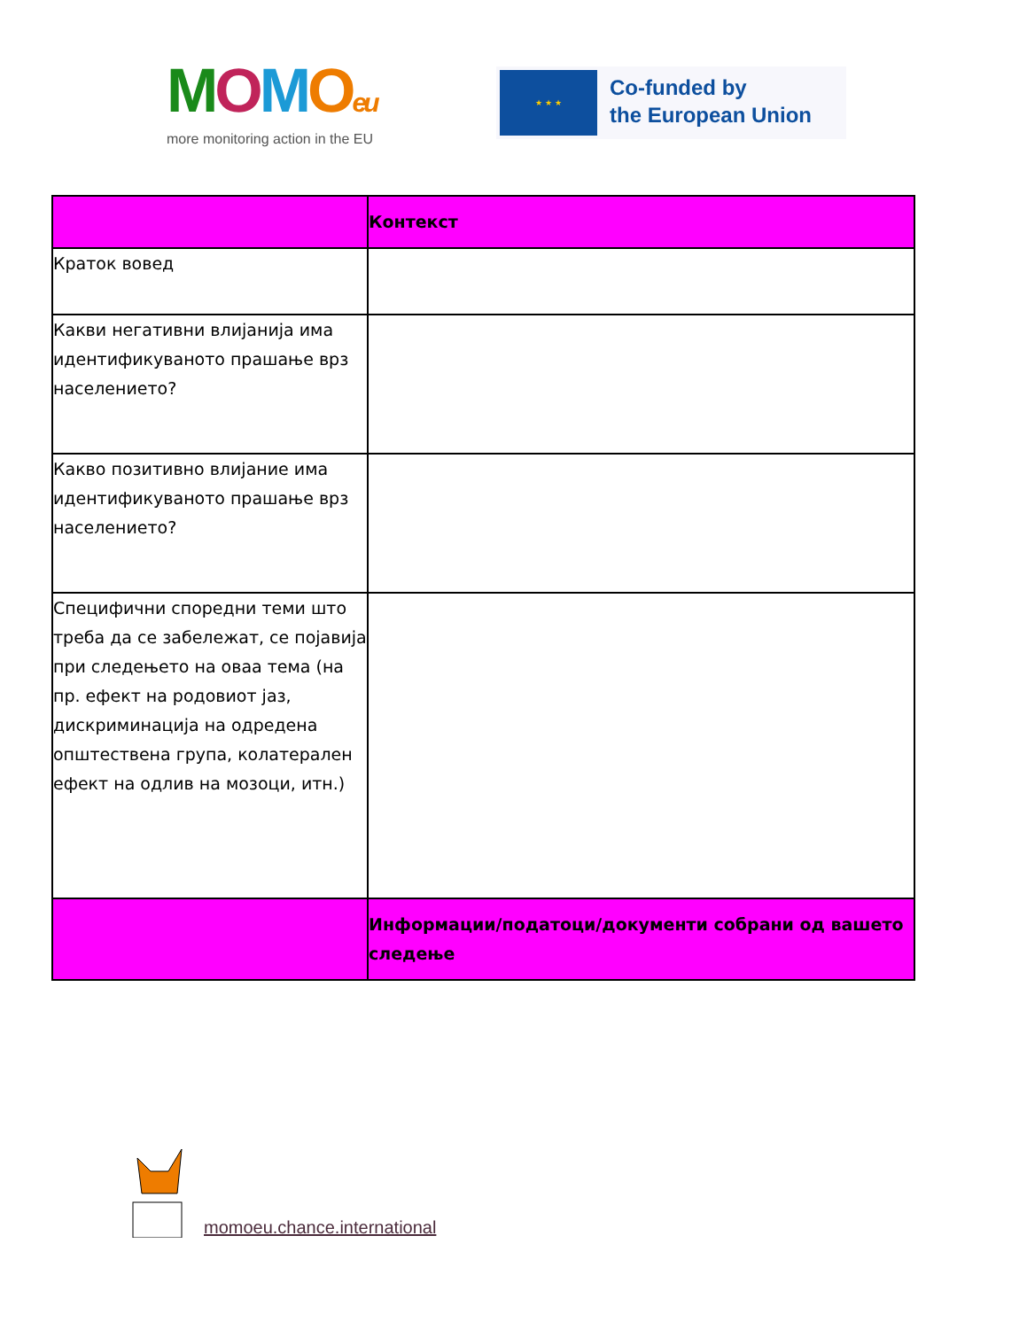MOMOeu
more monitoring action in the EU
★ ★ ★
Co-funded by
the European Union
| | Контекст |
| --- | --- |
| Краток вовед | |
| Какви негативни влијанија има идентификуваното прашање врз населението? | |
| Какво позитивно влијание има идентификуваното прашање врз населението? | |
| Специфични споредни теми што треба да се забележат, се појавија при следењето на оваа тема (на пр. ефект на родовиот јаз, дискриминација на одредена општествена група, колатерален ефект на одлив на мозоци, итн.) | |
| | Информации/податоци/документи собрани од вашето следење |
momoeu.chance.international